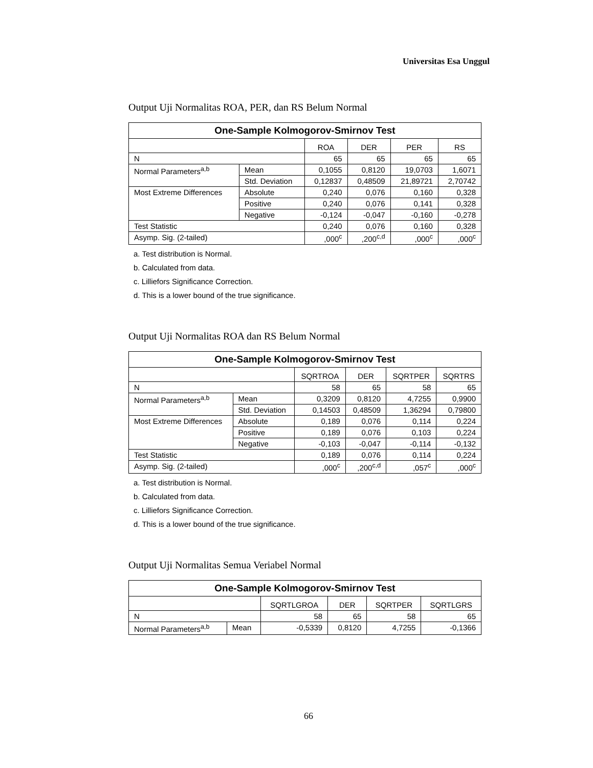Universitas Esa Unggul
Output Uji Normalitas ROA, PER, dan RS Belum Normal
| One-Sample Kolmogorov-Smirnov Test | | | | | |
| --- | --- | --- | --- | --- | --- |
| | | ROA | DER | PER | RS |
| N | | 65 | 65 | 65 | 65 |
| Normal Parameters<sup>a,b</sup> | Mean | 0,1055 | 0,8120 | 19,0703 | 1,6071 |
| | Std. Deviation | 0,12837 | 0,48509 | 21,89721 | 2,70742 |
| Most Extreme Differences | Absolute | 0,240 | 0,076 | 0,160 | 0,328 |
| | Positive | 0,240 | 0,076 | 0,141 | 0,328 |
| | Negative | -0,124 | -0,047 | -0,160 | -0,278 |
| Test Statistic | | 0,240 | 0,076 | 0,160 | 0,328 |
| Asymp. Sig. (2-tailed) | | ,000<sup>c</sup> | ,200<sup>c,d</sup> | ,000<sup>c</sup> | ,000<sup>c</sup> |
a. Test distribution is Normal.
b. Calculated from data.
c. Lilliefors Significance Correction.
d. This is a lower bound of the true significance.
Output Uji Normalitas ROA dan RS Belum Normal
| One-Sample Kolmogorov-Smirnov Test | | | | | |
| --- | --- | --- | --- | --- | --- |
| | | SQRTROA | DER | SQRTPER | SQRTRS |
| N | | 58 | 65 | 58 | 65 |
| Normal Parameters<sup>a,b</sup> | Mean | 0,3209 | 0,8120 | 4,7255 | 0,9900 |
| | Std. Deviation | 0,14503 | 0,48509 | 1,36294 | 0,79800 |
| Most Extreme Differences | Absolute | 0,189 | 0,076 | 0,114 | 0,224 |
| | Positive | 0,189 | 0,076 | 0,103 | 0,224 |
| | Negative | -0,103 | -0,047 | -0,114 | -0,132 |
| Test Statistic | | 0,189 | 0,076 | 0,114 | 0,224 |
| Asymp. Sig. (2-tailed) | | ,000<sup>c</sup> | ,200<sup>c,d</sup> | ,057<sup>c</sup> | ,000<sup>c</sup> |
a. Test distribution is Normal.
b. Calculated from data.
c. Lilliefors Significance Correction.
d. This is a lower bound of the true significance.
Output Uji Normalitas Semua Veriabel Normal
| One-Sample Kolmogorov-Smirnov Test | | | | | |
| --- | --- | --- | --- | --- | --- |
| | | SQRTLGROA | DER | SQRTPER | SQRTLGRS |
| N | | 58 | 65 | 58 | 65 |
| Normal Parameters<sup>a,b</sup> | Mean | -0,5339 | 0,8120 | 4,7255 | -0,1366 |
66